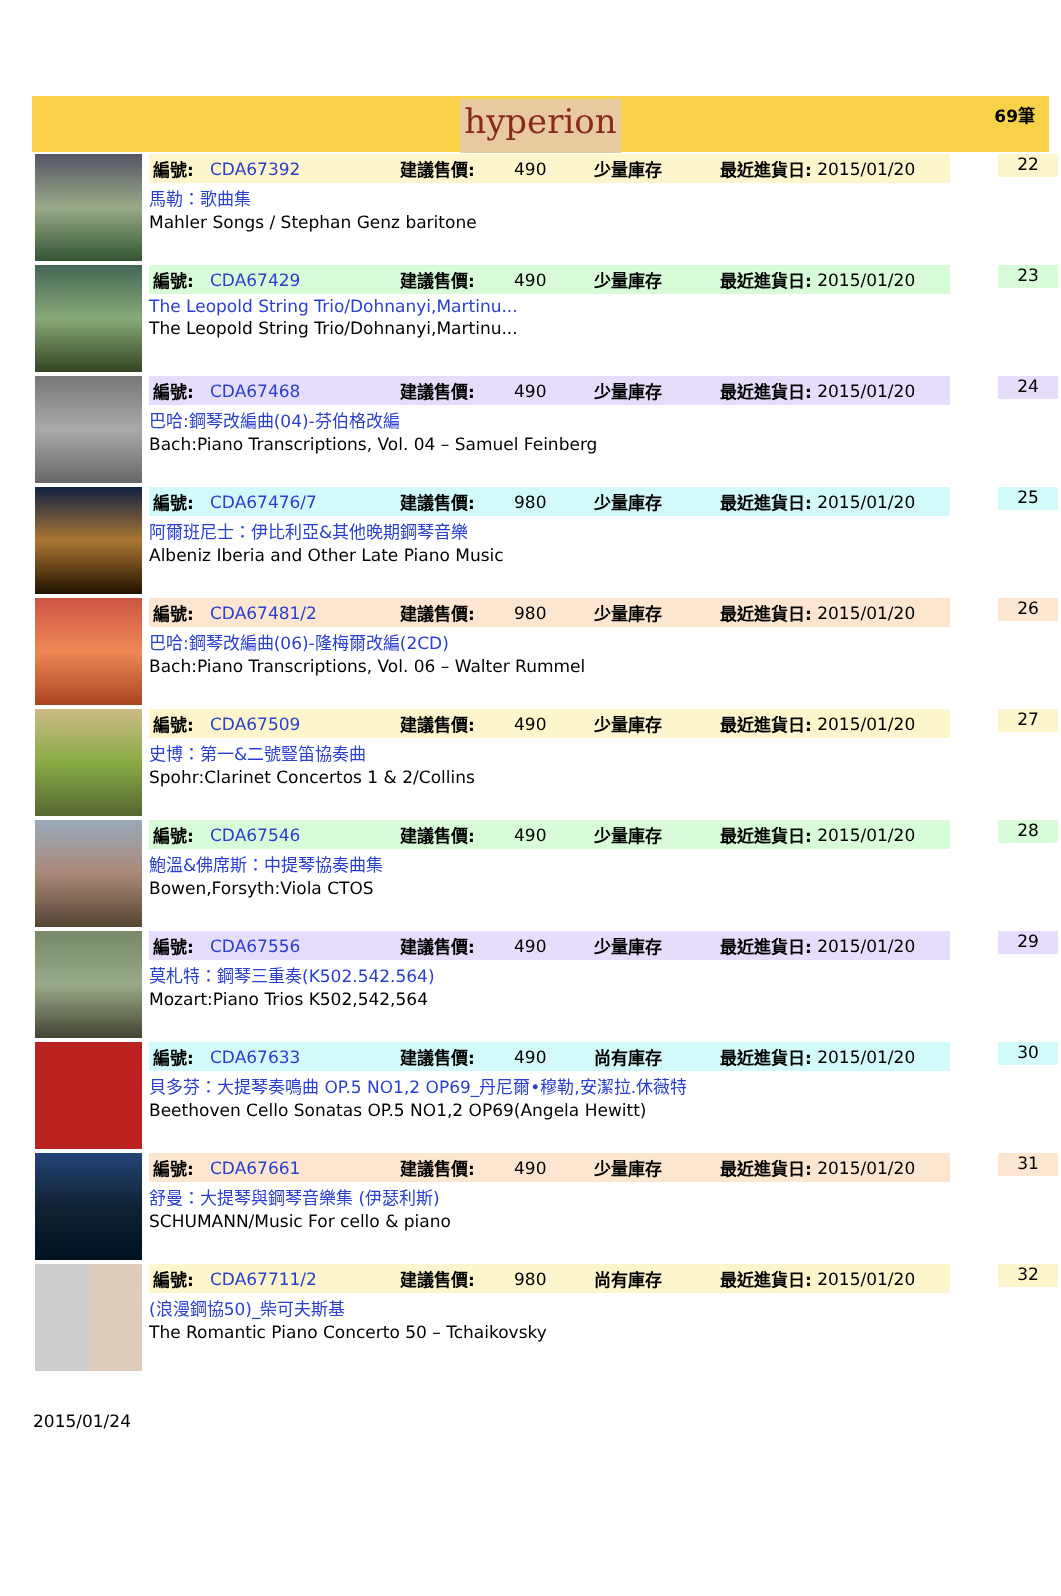hyperion
69筆
編號: CDA67392 建議售價: 490 少量庫存 最近進貨日: 2015/01/20
馬勒：歌曲集
Mahler Songs / Stephan Genz baritone
22
編號: CDA67429 建議售價: 490 少量庫存 最近進貨日: 2015/01/20
The Leopold String Trio/Dohnanyi,Martinu...
The Leopold String Trio/Dohnanyi,Martinu...
23
編號: CDA67468 建議售價: 490 少量庫存 最近進貨日: 2015/01/20
巴哈:鋼琴改編曲(04)-芬伯格改編
Bach:Piano Transcriptions, Vol. 04 – Samuel Feinberg
24
編號: CDA67476/7 建議售價: 980 少量庫存 最近進貨日: 2015/01/20
阿爾班尼士：伊比利亞&其他晚期鋼琴音樂
Albeniz Iberia and Other Late Piano Music
25
編號: CDA67481/2 建議售價: 980 少量庫存 最近進貨日: 2015/01/20
巴哈:鋼琴改編曲(06)-隆梅爾改編(2CD)
Bach:Piano Transcriptions, Vol. 06 – Walter Rummel
26
編號: CDA67509 建議售價: 490 少量庫存 最近進貨日: 2015/01/20
史博：第一&二號豎笛協奏曲
Spohr:Clarinet Concertos 1 & 2/Collins
27
編號: CDA67546 建議售價: 490 少量庫存 最近進貨日: 2015/01/20
鮑溫&佛席斯：中提琴協奏曲集
Bowen,Forsyth:Viola CTOS
28
編號: CDA67556 建議售價: 490 少量庫存 最近進貨日: 2015/01/20
莫札特：鋼琴三重奏(K502.542.564)
Mozart:Piano Trios K502,542,564
29
編號: CDA67633 建議售價: 490 尚有庫存 最近進貨日: 2015/01/20
貝多芬：大提琴奏鳴曲 OP.5 NO1,2 OP69_丹尼爾•穆勒,安潔拉.休薇特
Beethoven Cello Sonatas OP.5 NO1,2 OP69(Angela Hewitt)
30
編號: CDA67661 建議售價: 490 少量庫存 最近進貨日: 2015/01/20
舒曼：大提琴與鋼琴音樂集 (伊瑟利斯)
SCHUMANN/Music For cello & piano
31
編號: CDA67711/2 建議售價: 980 尚有庫存 最近進貨日: 2015/01/20
(浪漫鋼協50)_柴可夫斯基
The Romantic Piano Concerto 50 – Tchaikovsky
32
2015/01/24